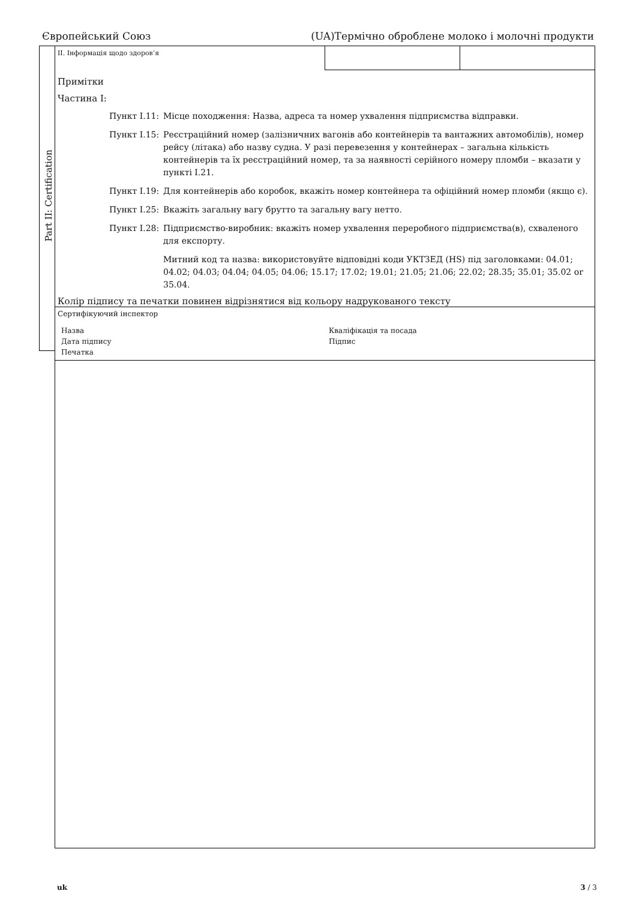Європейський Союз (UA)Термічно оброблене молоко і молочні продукти
Part II: Certification
II. Інформація щодо здоров’я
Примітки
Частина I:
Пункт I.11:
Місце походження: Назва, адреса та номер ухвалення підприємства відправки.
Пункт I.15:
Реєстраційний номер (залізничних вагонів або контейнерів та вантажних автомобілів), номер рейсу (літака) або назву судна. У разі перевезення у контейнерах – загальна кількість контейнерів та їх реєстраційний номер, та за наявності серійного номеру пломби – вказати у пункті I.21.
Пункт I.19:
Для контейнерів або коробок, вкажіть номер контейнера та офіційний номер пломби (якщо є).
Пункт I.25:
Вкажіть загальну вагу брутто та загальну вагу нетто.
Пункт I.28:
Підприємство-виробник: вкажіть номер ухвалення переробного підприємства(в), схваленого для експорту.
Митний код та назва: використовуйте відповідні коди УКТЗЕД (HS) під заголовками: 04.01; 04.02; 04.03; 04.04; 04.05; 04.06; 15.17; 17.02; 19.01; 21.05; 21.06; 22.02; 28.35; 35.01; 35.02 or 35.04.
Колір підпису та печатки повинен відрізнятися від кольору надрукованого тексту
Сертифікуючий інспектор
Назва Кваліфікація та посада Дата підпису Підпис Печатка
uk 3 / 3